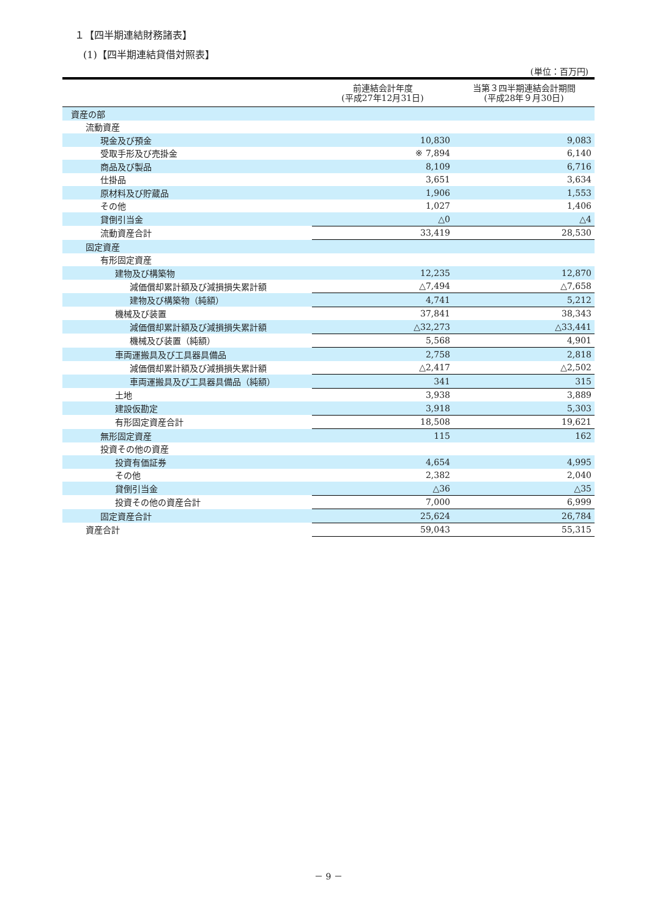１【四半期連結財務諸表】
(1)【四半期連結貸借対照表】
(単位：百万円)
| | 前連結会計年度 (平成27年12月31日) | 当第３四半期連結会計期間 (平成28年９月30日) |
| --- | --- | --- |
| 資産の部 | | |
| 流動資産 | | |
| 現金及び預金 | 10,830 | 9,083 |
| 受取手形及び売掛金 | ※ 7,894 | 6,140 |
| 商品及び製品 | 8,109 | 6,716 |
| 仕掛品 | 3,651 | 3,634 |
| 原材料及び貯蔵品 | 1,906 | 1,553 |
| その他 | 1,027 | 1,406 |
| 貸倒引当金 | △0 | △4 |
| 流動資産合計 | 33,419 | 28,530 |
| 固定資産 | | |
| 有形固定資産 | | |
| 建物及び構築物 | 12,235 | 12,870 |
| 減価償却累計額及び減損損失累計額 | △7,494 | △7,658 |
| 建物及び構築物（純額） | 4,741 | 5,212 |
| 機械及び装置 | 37,841 | 38,343 |
| 減価償却累計額及び減損損失累計額 | △32,273 | △33,441 |
| 機械及び装置（純額） | 5,568 | 4,901 |
| 車両運搬具及び工具器具備品 | 2,758 | 2,818 |
| 減価償却累計額及び減損損失累計額 | △2,417 | △2,502 |
| 車両運搬具及び工具器具備品（純額） | 341 | 315 |
| 土地 | 3,938 | 3,889 |
| 建設仮勘定 | 3,918 | 5,303 |
| 有形固定資産合計 | 18,508 | 19,621 |
| 無形固定資産 | 115 | 162 |
| 投資その他の資産 | | |
| 投資有価証券 | 4,654 | 4,995 |
| その他 | 2,382 | 2,040 |
| 貸倒引当金 | △36 | △35 |
| 投資その他の資産合計 | 7,000 | 6,999 |
| 固定資産合計 | 25,624 | 26,784 |
| 資産合計 | 59,043 | 55,315 |
－ 9 －